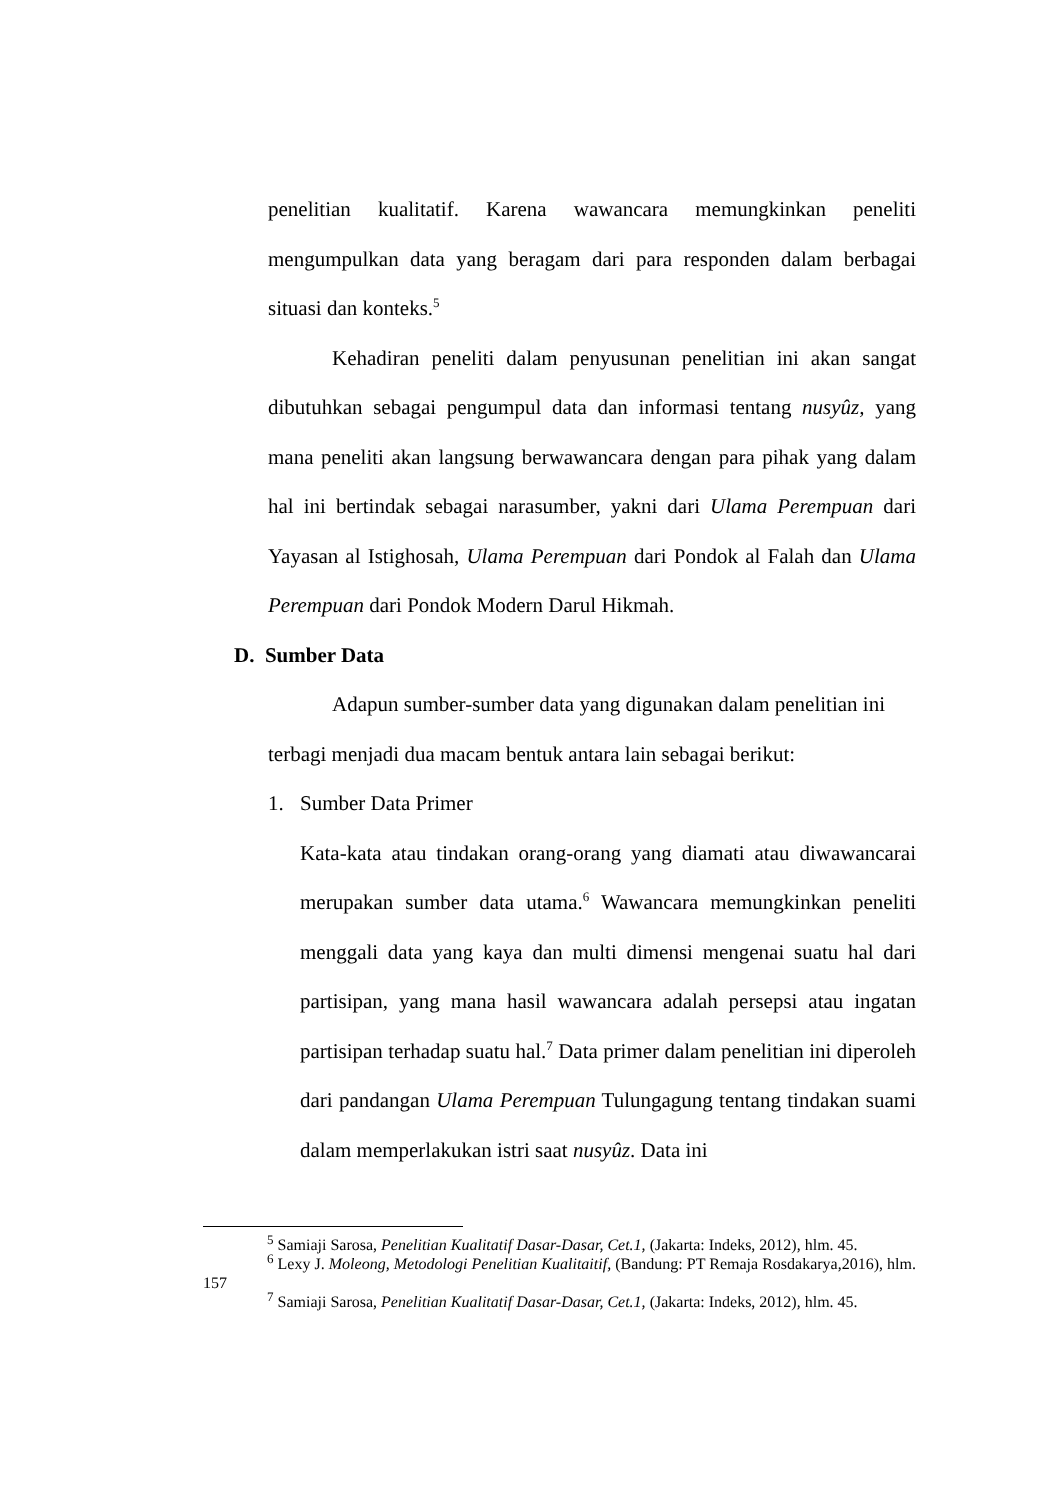penelitian kualitatif. Karena wawancara memungkinkan peneliti mengumpulkan data yang beragam dari para responden dalam berbagai situasi dan konteks.<sup>5</sup>
Kehadiran peneliti dalam penyusunan penelitian ini akan sangat dibutuhkan sebagai pengumpul data dan informasi tentang nusyûz, yang mana peneliti akan langsung berwawancara dengan para pihak yang dalam hal ini bertindak sebagai narasumber, yakni dari Ulama Perempuan dari Yayasan al Istighosah, Ulama Perempuan dari Pondok al Falah dan Ulama Perempuan dari Pondok Modern Darul Hikmah.
D. Sumber Data
Adapun sumber-sumber data yang digunakan dalam penelitian ini terbagi menjadi dua macam bentuk antara lain sebagai berikut:
1. Sumber Data Primer
Kata-kata atau tindakan orang-orang yang diamati atau diwawancarai merupakan sumber data utama.<sup>6</sup> Wawancara memungkinkan peneliti menggali data yang kaya dan multi dimensi mengenai suatu hal dari partisipan, yang mana hasil wawancara adalah persepsi atau ingatan partisipan terhadap suatu hal.<sup>7</sup> Data primer dalam penelitian ini diperoleh dari pandangan Ulama Perempuan Tulungagung tentang tindakan suami dalam memperlakukan istri saat nusyûz. Data ini
<sup>5</sup> Samiaji Sarosa, Penelitian Kualitatif Dasar-Dasar, Cet.1, (Jakarta: Indeks, 2012), hlm. 45.
<sup>6</sup> Lexy J. Moleong, Metodologi Penelitian Kualitaitif, (Bandung: PT Remaja Rosdakarya,2016), hlm. 157
<sup>7</sup> Samiaji Sarosa, Penelitian Kualitatif Dasar-Dasar, Cet.1, (Jakarta: Indeks, 2012), hlm. 45.